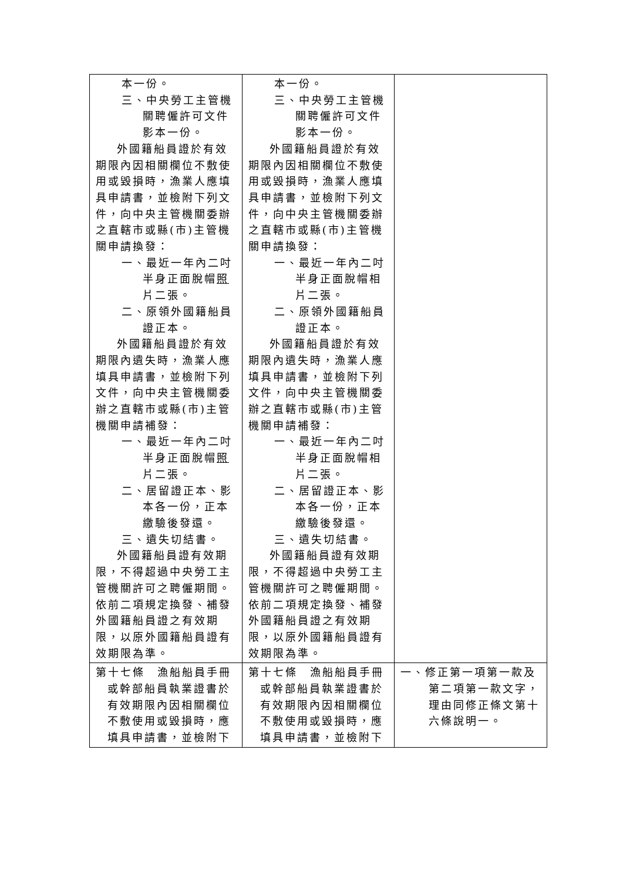| 本一份。 三、中央勞工主管機關聘僱許可文件影本一份。 外國籍船員證於有效期限內因相關欄位不敷使用或毀損時，漁業人應填具申請書，並檢附下列文件，向中央主管機關委辦之直轄市或縣(市)主管機關申請換發： 一、最近一年內二吋半身正面脫帽 照 片二張。 二、原領外國籍船員證正本。 外國籍船員證於有效期限內遺失時，漁業人應填具申請書，並檢附下列文件，向中央主管機關委辦之直轄市或縣(市)主管機關申請補發： 一、最近一年內二吋半身正面脫帽 照 片二張。 二、居留證正本、影本各一份，正本繳驗後發還。 三、遺失切結書。 外國籍船員證有效期限，不得超過中央勞工主管機關許可之聘僱期間。依前二項規定換發、補發外國籍船員證之有效期限，以原外國籍船員證有效期限為準。 | 本一份。 三、中央勞工主管機關聘僱許可文件影本一份。 外國籍船員證於有效期限內因相關欄位不敷使用或毀損時，漁業人應填具申請書，並檢附下列文件，向中央主管機關委辦之直轄市或縣(市)主管機關申請換發： 一、最近一年內二吋半身正面脫帽相片二張。 二、原領外國籍船員證正本。 外國籍船員證於有效期限內遺失時，漁業人應填具申請書，並檢附下列文件，向中央主管機關委辦之直轄市或縣(市)主管機關申請補發： 一、最近一年內二吋半身正面脫帽相片二張。 二、居留證正本、影本各一份，正本繳驗後發還。 三、遺失切結書。 外國籍船員證有效期限，不得超過中央勞工主管機關許可之聘僱期間。依前二項規定換發、補發外國籍船員證之有效期限，以原外國籍船員證有效期限為準。 | |
| 第十七條 漁船船員手冊或幹部船員執業證書於有效期限內因相關欄位不敷使用或毀損時，應填具申請書，並檢附下 | 第十七條 漁船船員手冊或幹部船員執業證書於有效期限內因相關欄位不敷使用或毀損時，應填具申請書，並檢附下 | 一、修正第一項第一款及第二項第一款文字，理由同修正條文第十六條說明一。 |